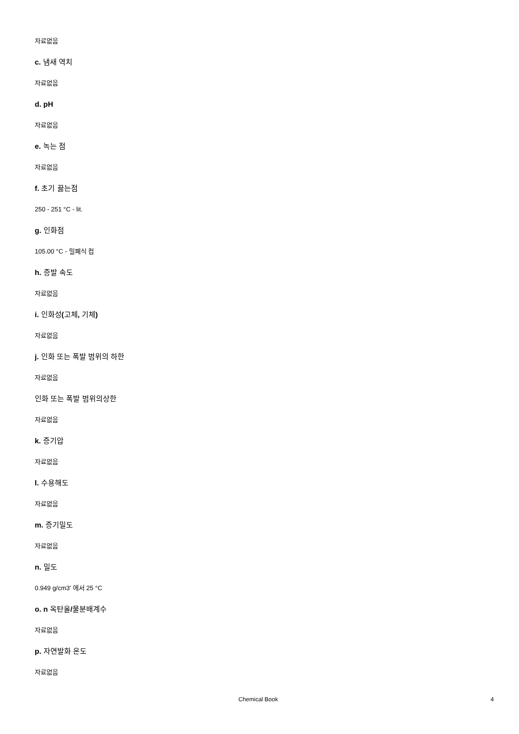자료없음
c. 냄새 역치
자료없음
d. pH
자료없음
e. 녹는 점
자료없음
f. 초기 끓는점
250 - 251 °C - lit.
g. 인화점
105.00 °C - 밀폐식 컵
h. 증발 속도
자료없음
i. 인화성(고체, 기체)
자료없음
j. 인화 또는 폭발 범위의 하한
자료없음
인화 또는 폭발 범위의상한
자료없음
k. 증기압
자료없음
l. 수용해도
자료없음
m. 증기밀도
자료없음
n. 밀도
0.949 g/cm3' 에서 25 °C
o. n 옥탄올/물분배계수
자료없음
p. 자연발화 온도
자료없음
Chemical Book 4